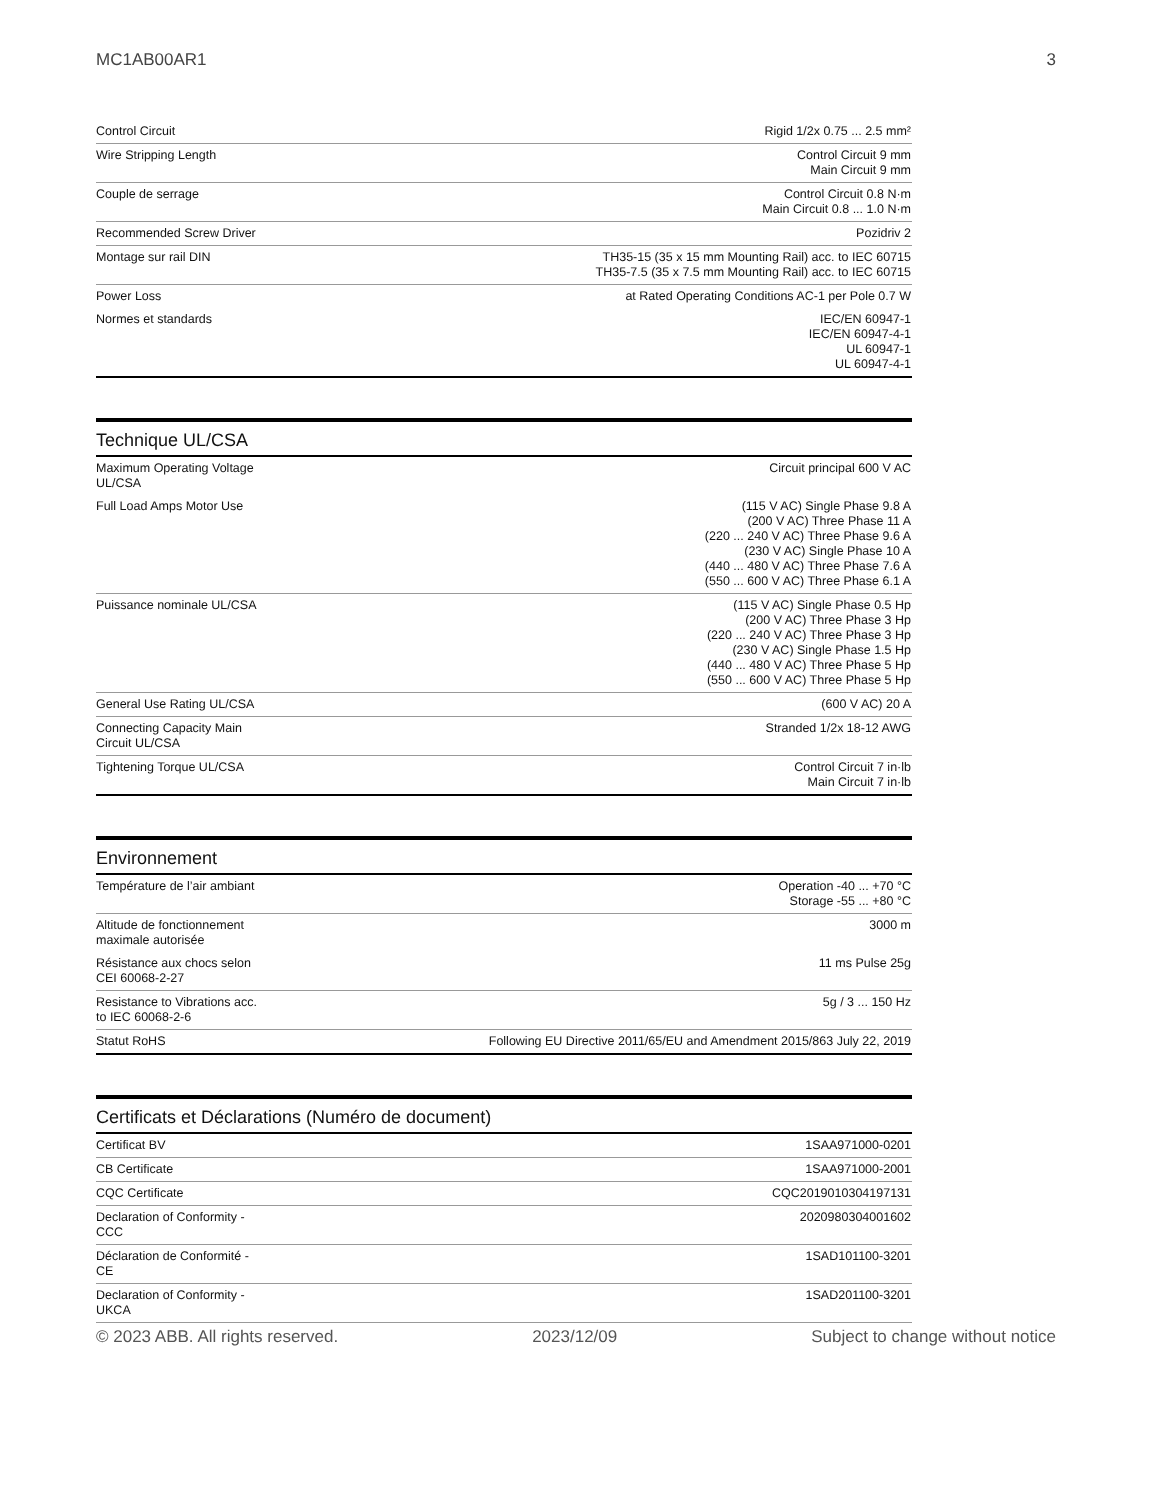MC1AB00AR1 3
| Control Circuit | Rigid 1/2x 0.75 ... 2.5 mm² |
| Wire Stripping Length | Control Circuit 9 mm Main Circuit 9 mm |
| Couple de serrage | Control Circuit 0.8 N·m Main Circuit 0.8 ... 1.0 N·m |
| Recommended Screw Driver | Pozidriv 2 |
| Montage sur rail DIN | TH35-15 (35 x 15 mm Mounting Rail) acc. to IEC 60715 TH35-7.5 (35 x 7.5 mm Mounting Rail) acc. to IEC 60715 |
| Power Loss | at Rated Operating Conditions AC-1 per Pole 0.7 W |
| Normes et standards | IEC/EN 60947-1 IEC/EN 60947-4-1 UL 60947-1 UL 60947-4-1 |
Technique UL/CSA
| Maximum Operating Voltage UL/CSA | Circuit principal 600 V AC |
| Full Load Amps Motor Use | (115 V AC) Single Phase 9.8 A (200 V AC) Three Phase 11 A (220 ... 240 V AC) Three Phase 9.6 A (230 V AC) Single Phase 10 A (440 ... 480 V AC) Three Phase 7.6 A (550 ... 600 V AC) Three Phase 6.1 A |
| Puissance nominale UL/CSA | (115 V AC) Single Phase 0.5 Hp (200 V AC) Three Phase 3 Hp (220 ... 240 V AC) Three Phase 3 Hp (230 V AC) Single Phase 1.5 Hp (440 ... 480 V AC) Three Phase 5 Hp (550 ... 600 V AC) Three Phase 5 Hp |
| General Use Rating UL/CSA | (600 V AC) 20 A |
| Connecting Capacity Main Circuit UL/CSA | Stranded 1/2x 18-12 AWG |
| Tightening Torque UL/CSA | Control Circuit 7 in·lb Main Circuit 7 in·lb |
Environnement
| Température de l’air ambiant | Operation -40 ... +70 °C Storage -55 ... +80 °C |
| Altitude de fonctionnement maximale autorisée | 3000 m |
| Résistance aux chocs selon CEI 60068-2-27 | 11 ms Pulse 25g |
| Resistance to Vibrations acc. to IEC 60068-2-6 | 5g / 3 ... 150 Hz |
| Statut RoHS | Following EU Directive 2011/65/EU and Amendment 2015/863 July 22, 2019 |
Certificats et Déclarations (Numéro de document)
| Certificat BV | 1SAA971000-0201 |
| CB Certificate | 1SAA971000-2001 |
| CQC Certificate | CQC2019010304197131 |
| Declaration of Conformity - CCC | 2020980304001602 |
| Déclaration de Conformité - CE | 1SAD101100-3201 |
| Declaration of Conformity - UKCA | 1SAD201100-3201 |
© 2023 ABB. All rights reserved. 2023/12/09 Subject to change without notice